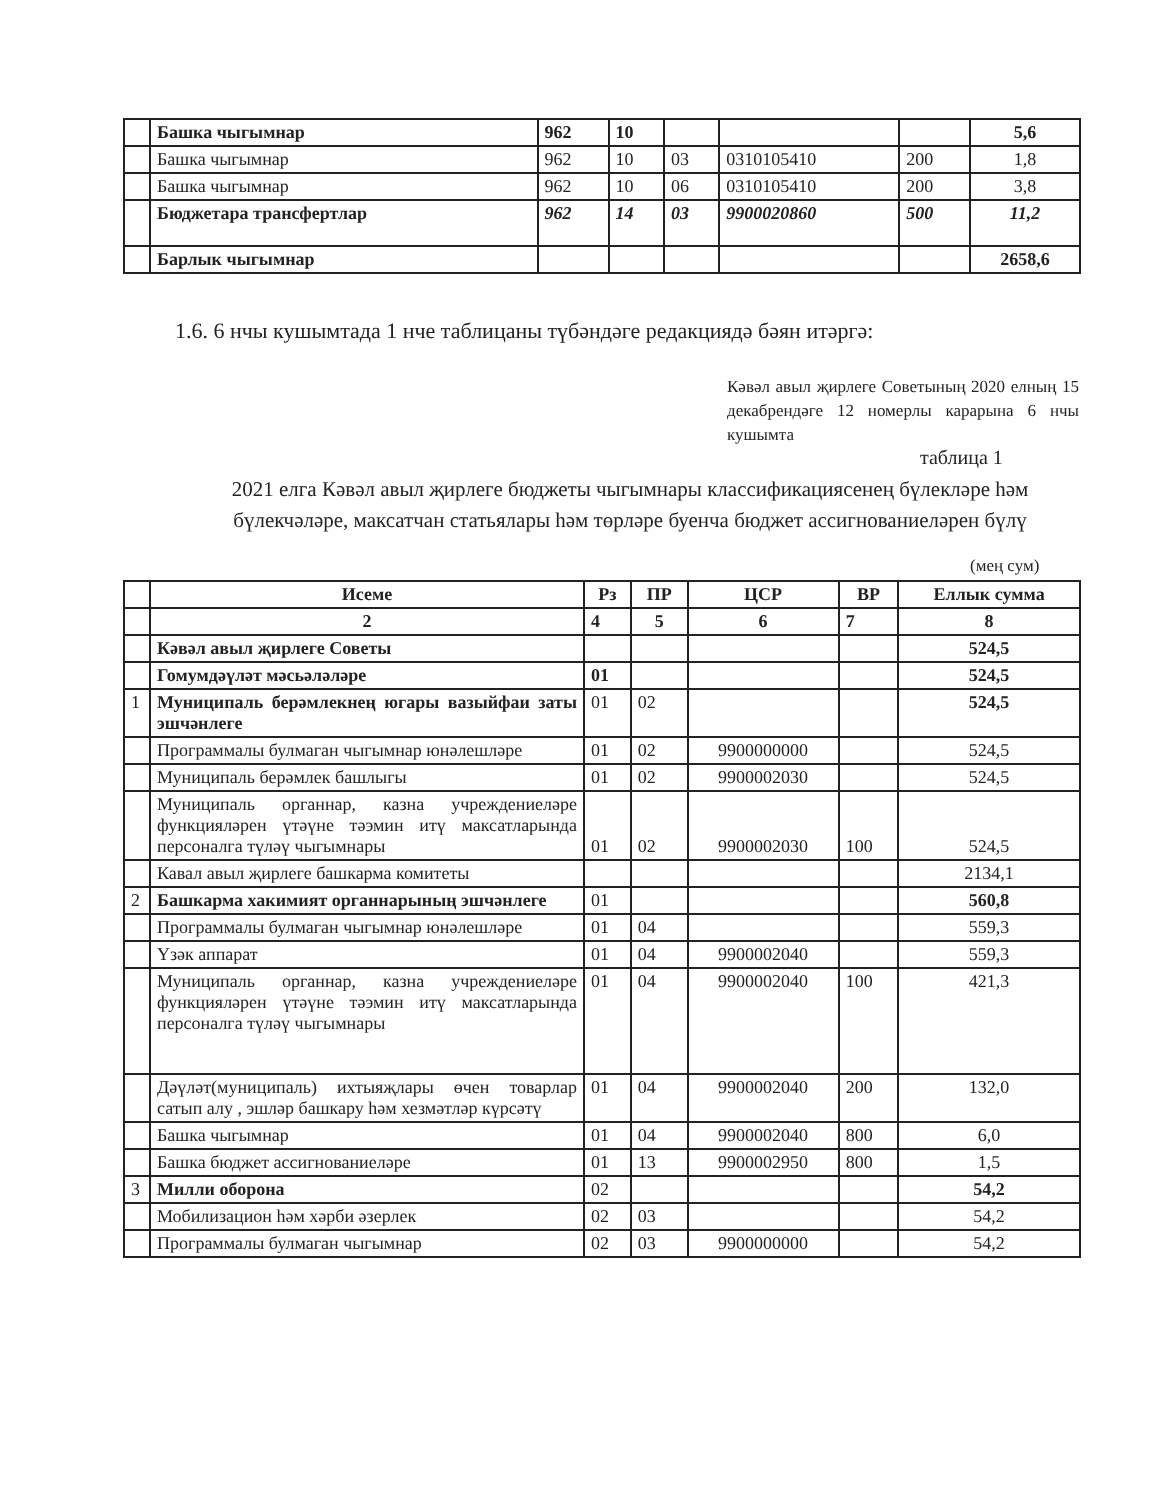| | Башка чыгымнар | 962 | 10 | | | | 5,6 |
| | Башка чыгымнар | 962 | 10 | 03 | 0310105410 | 200 | 1,8 |
| | Башка чыгымнар | 962 | 10 | 06 | 0310105410 | 200 | 3,8 |
| | Бюджетара трансфертлар | 962 | 14 | 03 | 9900020860 | 500 | 11,2 |
| | Барлык чыгымнар | | | | | | 2658,6 |
1.6. 6 нчы кушымтада 1 нче таблицаны түбәндәге редакциядә бәян итәргә:
Кәвәл авыл җирлеге Советының 2020 елның 15 декабрендәге 12 номерлы карарына 6 нчы кушымта
таблица 1
2021 елга Кәвәл авыл җирлеге бюджеты чыгымнары классификациясенең бүлекләре һәм бүлекчәләре, максатчан статьялары һәм төрләре буенча бюджет ассигнованиеләрен бүлү
(мең сум)
| | Исеме | Рз | ПР | ЦСР | ВР | Еллык сумма |
| --- | --- | --- | --- | --- | --- | --- |
| | 2 | 4 | 5 | 6 | 7 | 8 |
| | Кәвәл авыл җирлеге Советы | | | | | 524,5 |
| | Гомумдәүләт мәсьәләләре | 01 | | | | 524,5 |
| 1 | Муниципаль берәмлекнең югары вазыйфаи заты эшчәнлеге | 01 | 02 | | | 524,5 |
| | Программалы булмаган чыгымнар юнәлешләре | 01 | 02 | 9900000000 | | 524,5 |
| | Муниципаль берәмлек башлыгы | 01 | 02 | 9900002030 | | 524,5 |
| | Муниципаль органнар, казна учреждениеләре функцияләрен үтәүне тәэмин итү максатларында персоналга түләү чыгымнары | 01 | 02 | 9900002030 | 100 | 524,5 |
| | Кавал авыл җирлеге башкарма комитеты | | | | | 2134,1 |
| 2 | Башкарма хакимият органнарының эшчәнлеге | 01 | | | | 560,8 |
| | Программалы булмаган чыгымнар юнәлешләре | 01 | 04 | | | 559,3 |
| | Үзәк аппарат | 01 | 04 | 9900002040 | | 559,3 |
| | Муниципаль органнар, казна учреждениеләре функцияләрен үтәүне тәэмин итү максатларында персоналга түләү чыгымнары | 01 | 04 | 9900002040 | 100 | 421,3 |
| | Дәүләт(муниципаль) ихтыяҗлары өчен товарлар сатып алу , эшләр башкару һәм хезмәтләр күрсәтү | 01 | 04 | 9900002040 | 200 | 132,0 |
| | Башка чыгымнар | 01 | 04 | 9900002040 | 800 | 6,0 |
| | Башка бюджет ассигнованиеләре | 01 | 13 | 9900002950 | 800 | 1,5 |
| 3 | Милли оборона | 02 | | | | 54,2 |
| | Мобилизацион һәм хәрби әзерлек | 02 | 03 | | | 54,2 |
| | Программалы булмаган чыгымнар | 02 | 03 | 9900000000 | | 54,2 |